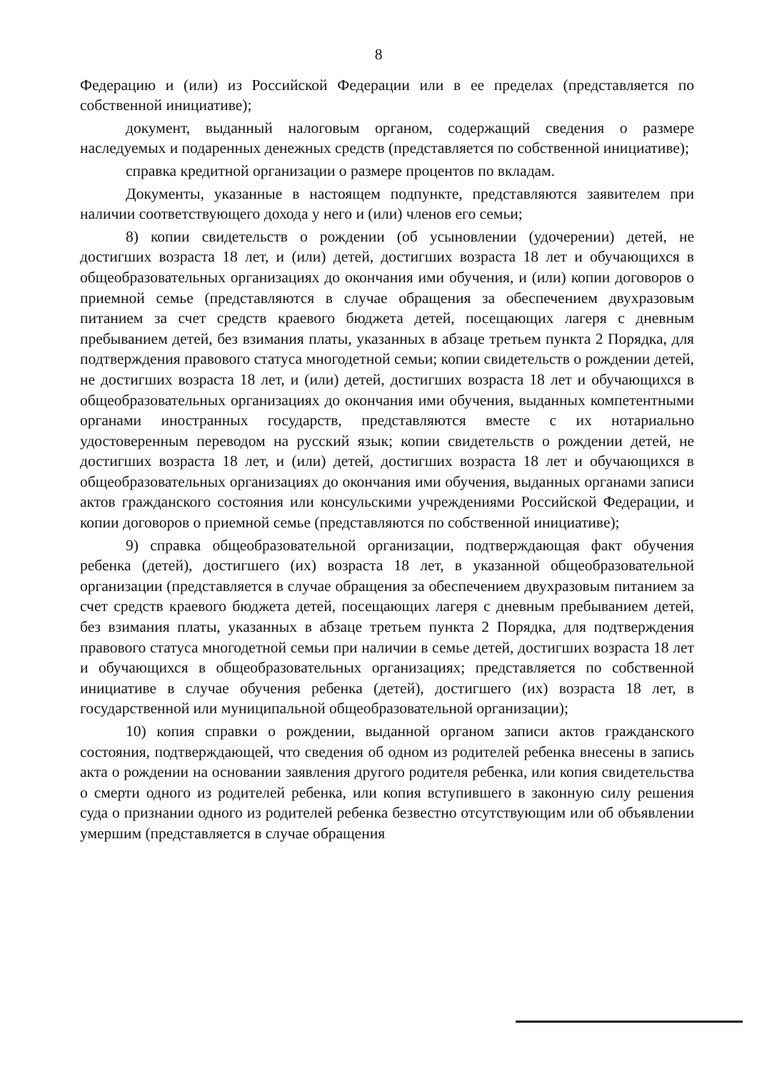8
Федерацию и (или) из Российской Федерации или в ее пределах (представляется по собственной инициативе);
документ, выданный налоговым органом, содержащий сведения о размере наследуемых и подаренных денежных средств (представляется по собственной инициативе);
справка кредитной организации о размере процентов по вкладам.
Документы, указанные в настоящем подпункте, представляются заявителем при наличии соответствующего дохода у него и (или) членов его семьи;
8) копии свидетельств о рождении (об усыновлении (удочерении) детей, не достигших возраста 18 лет, и (или) детей, достигших возраста 18 лет и обучающихся в общеобразовательных организациях до окончания ими обучения, и (или) копии договоров о приемной семье (представляются в случае обращения за обеспечением двухразовым питанием за счет средств краевого бюджета детей, посещающих лагеря с дневным пребыванием детей, без взимания платы, указанных в абзаце третьем пункта 2 Порядка, для подтверждения правового статуса многодетной семьи; копии свидетельств о рождении детей, не достигших возраста 18 лет, и (или) детей, достигших возраста 18 лет и обучающихся в общеобразовательных организациях до окончания ими обучения, выданных компетентными органами иностранных государств, представляются вместе с их нотариально удостоверенным переводом на русский язык; копии свидетельств о рождении детей, не достигших возраста 18 лет, и (или) детей, достигших возраста 18 лет и обучающихся в общеобразовательных организациях до окончания ими обучения, выданных органами записи актов гражданского состояния или консульскими учреждениями Российской Федерации, и копии договоров о приемной семье (представляются по собственной инициативе);
9) справка общеобразовательной организации, подтверждающая факт обучения ребенка (детей), достигшего (их) возраста 18 лет, в указанной общеобразовательной организации (представляется в случае обращения за обеспечением двухразовым питанием за счет средств краевого бюджета детей, посещающих лагеря с дневным пребыванием детей, без взимания платы, указанных в абзаце третьем пункта 2 Порядка, для подтверждения правового статуса многодетной семьи при наличии в семье детей, достигших возраста 18 лет и обучающихся в общеобразовательных организациях; представляется по собственной инициативе в случае обучения ребенка (детей), достигшего (их) возраста 18 лет, в государственной или муниципальной общеобразовательной организации);
10) копия справки о рождении, выданной органом записи актов гражданского состояния, подтверждающей, что сведения об одном из родителей ребенка внесены в запись акта о рождении на основании заявления другого родителя ребенка, или копия свидетельства о смерти одного из родителей ребенка, или копия вступившего в законную силу решения суда о признании одного из родителей ребенка безвестно отсутствующим или об объявлении умершим (представляется в случае обращения